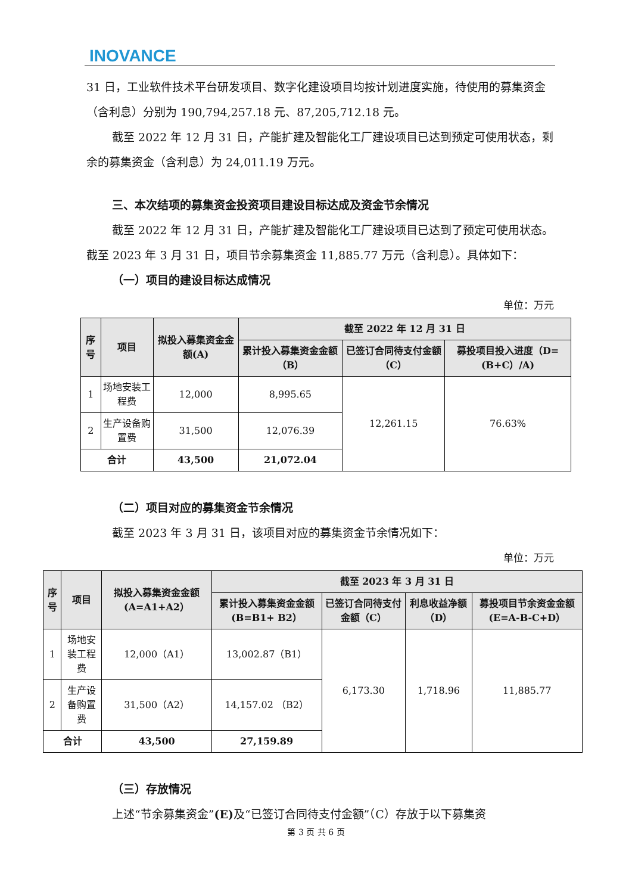INOVANCE
31 日，工业软件技术平台研发项目、数字化建设项目均按计划进度实施，待使用的募集资金（含利息）分别为 190,794,257.18 元、87,205,712.18 元。
截至 2022 年 12 月 31 日，产能扩建及智能化工厂建设项目已达到预定可使用状态，剩余的募集资金（含利息）为 24,011.19 万元。
三、本次结项的募集资金投资项目建设目标达成及资金节余情况
截至 2022 年 12 月 31 日，产能扩建及智能化工厂建设项目已达到了预定可使用状态。截至 2023 年 3 月 31 日，项目节余募集资金 11,885.77 万元（含利息）。具体如下：
（一）项目的建设目标达成情况
单位：万元
| 序号 | 项目 | 拟投入募集资金金额(A) | 截至 2022 年 12 月 31 日 | | |
| --- | --- | --- | --- | --- | --- |
| | | | 累计投入募集资金金额（B） | 已签订合同待支付金额（C） | 募投项目投入进度（D=(B+C）/A) |
| 1 | 场地安装工程费 | 12,000 | 8,995.65 | 12,261.15 | 76.63% |
| 2 | 生产设备购置费 | 31,500 | 12,076.39 | | |
| 合计 | | 43,500 | 21,072.04 | | |
（二）项目对应的募集资金节余情况
截至 2023 年 3 月 31 日，该项目对应的募集资金节余情况如下：
单位：万元
| 序号 | 项目 | 拟投入募集资金金额(A=A1+A2） | 截至 2023 年 3 月 31 日 | | | |
| --- | --- | --- | --- | --- | --- | --- |
| | | | 累计投入募集资金金额(B=B1+ B2） | 已签订合同待支付金额（C） | 利息收益净额（D） | 募投项目节余资金金额(E=A-B-C+D） |
| 1 | 场地安装工程费 | 12,000（A1） | 13,002.87（B1） | 6,173.30 | 1,718.96 | 11,885.77 |
| 2 | 生产设备购置费 | 31,500（A2） | 14,157.02 （B2） | | | |
| 合计 | | 43,500 | 27,159.89 | | | |
（三）存放情况
上述“节余募集资金”(E) 及“已签订合同待支付金额”（C）存放于以下募集资
第 3 页 共 6 页